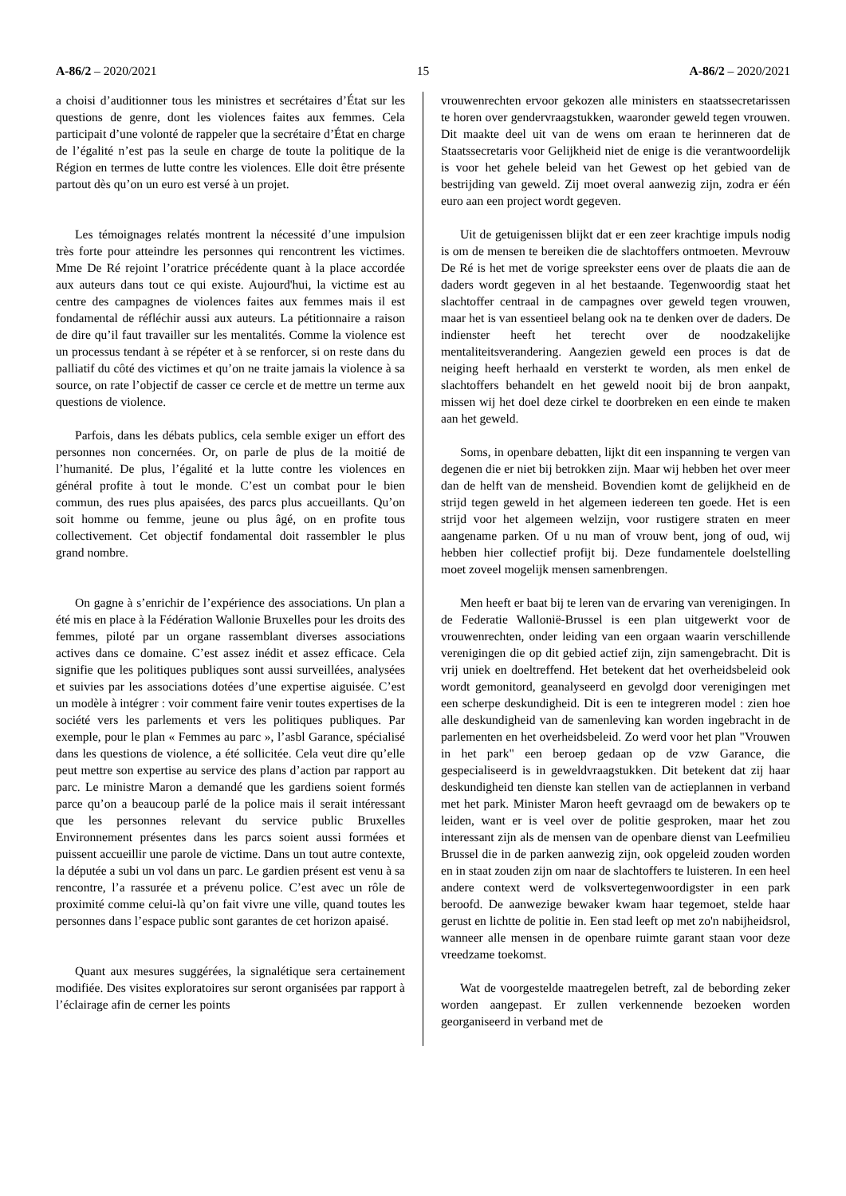A-86/2 – 2020/2021 15 A-86/2 – 2020/2021
a choisi d’auditionner tous les ministres et secrétaires d’État sur les questions de genre, dont les violences faites aux femmes. Cela participait d’une volonté de rappeler que la secrétaire d’État en charge de l’égalité n’est pas la seule en charge de toute la politique de la Région en termes de lutte contre les violences. Elle doit être présente partout dès qu’on un euro est versé à un projet.
Les témoignages relatés montrent la nécessité d’une impulsion très forte pour atteindre les personnes qui rencontrent les victimes. Mme De Ré rejoint l’oratrice précédente quant à la place accordée aux auteurs dans tout ce qui existe. Aujourd'hui, la victime est au centre des campagnes de violences faites aux femmes mais il est fondamental de réfléchir aussi aux auteurs. La pétitionnaire a raison de dire qu’il faut travailler sur les mentalités. Comme la violence est un processus tendant à se répéter et à se renforcer, si on reste dans du palliatif du côté des victimes et qu’on ne traite jamais la violence à sa source, on rate l’objectif de casser ce cercle et de mettre un terme aux questions de violence.
Parfois, dans les débats publics, cela semble exiger un effort des personnes non concernées. Or, on parle de plus de la moitié de l’humanité. De plus, l’égalité et la lutte contre les violences en général profite à tout le monde. C’est un combat pour le bien commun, des rues plus apaisées, des parcs plus accueillants. Qu’on soit homme ou femme, jeune ou plus âgé, on en profite tous collectivement. Cet objectif fondamental doit rassembler le plus grand nombre.
On gagne à s’enrichir de l’expérience des associations. Un plan a été mis en place à la Fédération Wallonie Bruxelles pour les droits des femmes, piloté par un organe rassemblant diverses associations actives dans ce domaine. C’est assez inédit et assez efficace. Cela signifie que les politiques publiques sont aussi surveillées, analysées et suivies par les associations dotées d’une expertise aiguisée. C’est un modèle à intégrer : voir comment faire venir toutes expertises de la société vers les parlements et vers les politiques publiques. Par exemple, pour le plan « Femmes au parc », l’asbl Garance, spécialisé dans les questions de violence, a été sollicitée. Cela veut dire qu’elle peut mettre son expertise au service des plans d’action par rapport au parc. Le ministre Maron a demandé que les gardiens soient formés parce qu’on a beaucoup parlé de la police mais il serait intéressant que les personnes relevant du service public Bruxelles Environnement présentes dans les parcs soient aussi formées et puissent accueillir une parole de victime. Dans un tout autre contexte, la députée a subi un vol dans un parc. Le gardien présent est venu à sa rencontre, l’a rassurée et a prévenu police. C’est avec un rôle de proximité comme celui-là qu’on fait vivre une ville, quand toutes les personnes dans l’espace public sont garantes de cet horizon apaisé.
Quant aux mesures suggérées, la signalétique sera certainement modifiée. Des visites exploratoires sur seront organisées par rapport à l’éclairage afin de cerner les points
vrouwenrechten ervoor gekozen alle ministers en staatssecretarissen te horen over gendervraagstukken, waaronder geweld tegen vrouwen. Dit maakte deel uit van de wens om eraan te herinneren dat de Staatssecretaris voor Gelijkheid niet de enige is die verantwoordelijk is voor het gehele beleid van het Gewest op het gebied van de bestrijding van geweld. Zij moet overal aanwezig zijn, zodra er één euro aan een project wordt gegeven.
Uit de getuigenissen blijkt dat er een zeer krachtige impuls nodig is om de mensen te bereiken die de slachtoffers ontmoeten. Mevrouw De Ré is het met de vorige spreekster eens over de plaats die aan de daders wordt gegeven in al het bestaande. Tegenwoordig staat het slachtoffer centraal in de campagnes over geweld tegen vrouwen, maar het is van essentieel belang ook na te denken over de daders. De indienster heeft het terecht over de noodzakelijke mentaliteitsverandering. Aangezien geweld een proces is dat de neiging heeft herhaald en versterkt te worden, als men enkel de slachtoffers behandelt en het geweld nooit bij de bron aanpakt, missen wij het doel deze cirkel te doorbreken en een einde te maken aan het geweld.
Soms, in openbare debatten, lijkt dit een inspanning te vergen van degenen die er niet bij betrokken zijn. Maar wij hebben het over meer dan de helft van de mensheid. Bovendien komt de gelijkheid en de strijd tegen geweld in het algemeen iedereen ten goede. Het is een strijd voor het algemeen welzijn, voor rustigere straten en meer aangename parken. Of u nu man of vrouw bent, jong of oud, wij hebben hier collectief profijt bij. Deze fundamentele doelstelling moet zoveel mogelijk mensen samenbrengen.
Men heeft er baat bij te leren van de ervaring van verenigingen. In de Federatie Wallonië-Brussel is een plan uitgewerkt voor de vrouwenrechten, onder leiding van een orgaan waarin verschillende verenigingen die op dit gebied actief zijn, zijn samengebracht. Dit is vrij uniek en doeltreffend. Het betekent dat het overheidsbeleid ook wordt gemonitord, geanalyseerd en gevolgd door verenigingen met een scherpe deskundigheid. Dit is een te integreren model : zien hoe alle deskundigheid van de samenleving kan worden ingebracht in de parlementen en het overheidsbeleid. Zo werd voor het plan "Vrouwen in het park" een beroep gedaan op de vzw Garance, die gespecialiseerd is in geweldvraagstukken. Dit betekent dat zij haar deskundigheid ten dienste kan stellen van de actieplannen in verband met het park. Minister Maron heeft gevraagd om de bewakers op te leiden, want er is veel over de politie gesproken, maar het zou interessant zijn als de mensen van de openbare dienst van Leefmilieu Brussel die in de parken aanwezig zijn, ook opgeleid zouden worden en in staat zouden zijn om naar de slachtoffers te luisteren. In een heel andere context werd de volksvertegenwoordigster in een park beroofd. De aanwezige bewaker kwam haar tegemoet, stelde haar gerust en lichtte de politie in. Een stad leeft op met zo'n nabijheidsrol, wanneer alle mensen in de openbare ruimte garant staan voor deze vreedzame toekomst.
Wat de voorgestelde maatregelen betreft, zal de bebording zeker worden aangepast. Er zullen verkennende bezoeken worden georganiseerd in verband met de